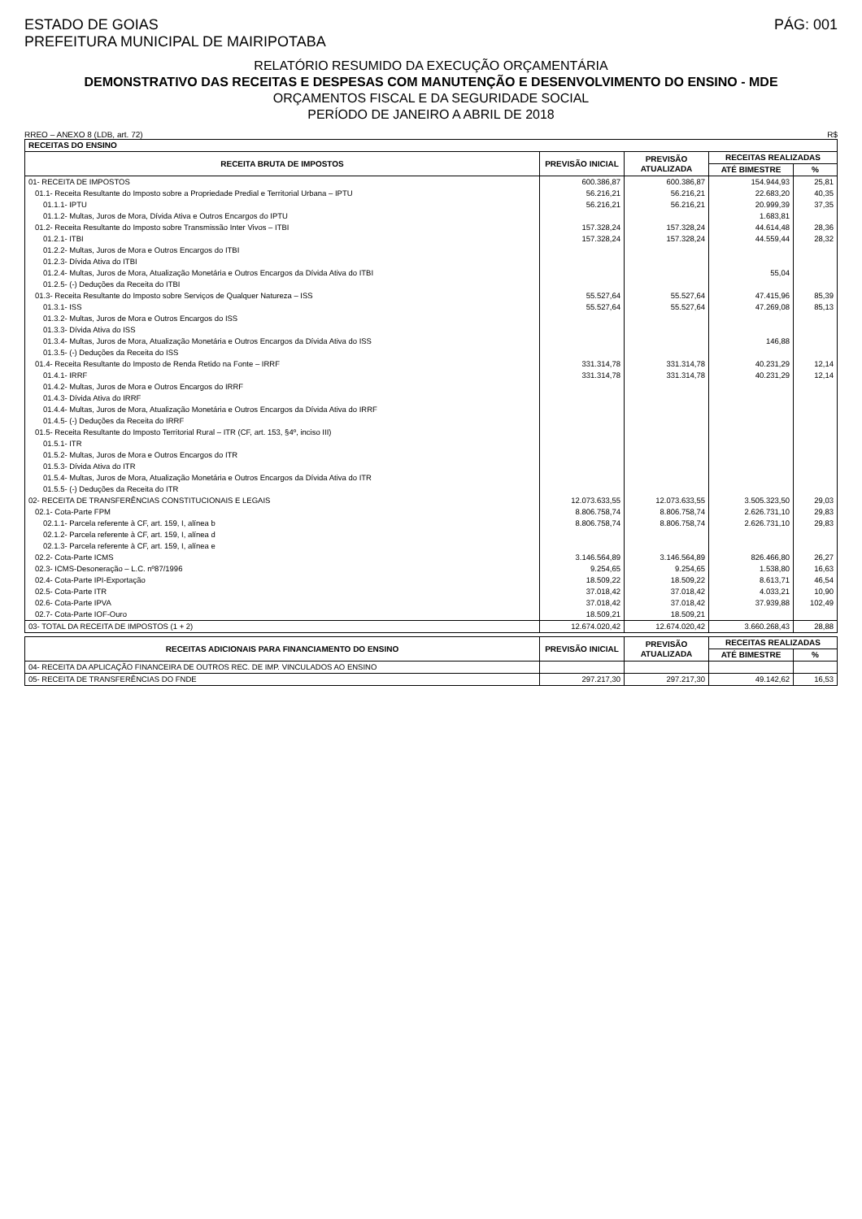ESTADO DE GOIAS
PREFEITURA MUNICIPAL DE MAIRIPOTABA
PÁG: 001
RELATÓRIO RESUMIDO DA EXECUÇÃO ORÇAMENTÁRIA
DEMONSTRATIVO DAS RECEITAS E DESPESAS COM MANUTENÇÃO E DESENVOLVIMENTO DO ENSINO - MDE
ORÇAMENTOS FISCAL E DA SEGURIDADE SOCIAL
PERÍODO DE JANEIRO A ABRIL DE 2018
RREO – ANEXO 8 (LDB, art. 72) R$
| RECEITAS DO ENSINO | | | | |
| --- | --- | --- | --- | --- |
| RECEITA BRUTA DE IMPOSTOS | PREVISÃO INICIAL | PREVISÃO ATUALIZADA | RECEITAS REALIZADAS | |
| | | | ATÉ BIMESTRE | % |
| 01- RECEITA DE IMPOSTOS | 600.386,87 | 600.386,87 | 154.944,93 | 25,81 |
| 01.1- Receita Resultante do Imposto sobre a Propriedade Predial e Territorial Urbana – IPTU | 56.216,21 | 56.216,21 | 22.683,20 | 40,35 |
| 01.1.1- IPTU | 56.216,21 | 56.216,21 | 20.999,39 | 37,35 |
| 01.1.2- Multas, Juros de Mora, Dívida Ativa e Outros Encargos do IPTU | | | 1.683,81 | |
| 01.2- Receita Resultante do Imposto sobre Transmissão Inter Vivos – ITBI | 157.328,24 | 157.328,24 | 44.614,48 | 28,36 |
| 01.2.1- ITBI | 157.328,24 | 157.328,24 | 44.559,44 | 28,32 |
| 01.2.2- Multas, Juros de Mora e Outros Encargos do ITBI | | | | |
| 01.2.3- Dívida Ativa do ITBI | | | | |
| 01.2.4- Multas, Juros de Mora, Atualização Monetária e Outros Encargos da Dívida Ativa do ITBI | | | 55,04 | |
| 01.2.5- (-) Deduções da Receita do ITBI | | | | |
| 01.3- Receita Resultante do Imposto sobre Serviços de Qualquer Natureza – ISS | 55.527,64 | 55.527,64 | 47.415,96 | 85,39 |
| 01.3.1- ISS | 55.527,64 | 55.527,64 | 47.269,08 | 85,13 |
| 01.3.2- Multas, Juros de Mora e Outros Encargos do ISS | | | | |
| 01.3.3- Dívida Ativa do ISS | | | | |
| 01.3.4- Multas, Juros de Mora, Atualização Monetária e Outros Encargos da Dívida Ativa do ISS | | | 146,88 | |
| 01.3.5- (-) Deduções da Receita do ISS | | | | |
| 01.4- Receita Resultante do Imposto de Renda Retido na Fonte – IRRF | 331.314,78 | 331.314,78 | 40.231,29 | 12,14 |
| 01.4.1- IRRF | 331.314,78 | 331.314,78 | 40.231,29 | 12,14 |
| 01.4.2- Multas, Juros de Mora e Outros Encargos do IRRF | | | | |
| 01.4.3- Dívida Ativa do IRRF | | | | |
| 01.4.4- Multas, Juros de Mora, Atualização Monetária e Outros Encargos da Dívida Ativa do IRRF | | | | |
| 01.4.5- (-) Deduções da Receita do IRRF | | | | |
| 01.5- Receita Resultante do Imposto Territorial Rural – ITR (CF, art. 153, §4º, inciso III) | | | | |
| 01.5.1- ITR | | | | |
| 01.5.2- Multas, Juros de Mora e Outros Encargos do ITR | | | | |
| 01.5.3- Dívida Ativa do ITR | | | | |
| 01.5.4- Multas, Juros de Mora, Atualização Monetária e Outros Encargos da Dívida Ativa do ITR | | | | |
| 01.5.5- (-) Deduções da Receita do ITR | | | | |
| 02- RECEITA DE TRANSFERÊNCIAS CONSTITUCIONAIS E LEGAIS | 12.073.633,55 | 12.073.633,55 | 3.505.323,50 | 29,03 |
| 02.1- Cota-Parte FPM | 8.806.758,74 | 8.806.758,74 | 2.626.731,10 | 29,83 |
| 02.1.1- Parcela referente à CF, art. 159, I, alínea b | 8.806.758,74 | 8.806.758,74 | 2.626.731,10 | 29,83 |
| 02.1.2- Parcela referente à CF, art. 159, I, alínea d | | | | |
| 02.1.3- Parcela referente à CF, art. 159, I, alínea e | | | | |
| 02.2- Cota-Parte ICMS | 3.146.564,89 | 3.146.564,89 | 826.466,80 | 26,27 |
| 02.3- ICMS-Desoneração – L.C. nº87/1996 | 9.254,65 | 9.254,65 | 1.538,80 | 16,63 |
| 02.4- Cota-Parte IPI-Exportação | 18.509,22 | 18.509,22 | 8.613,71 | 46,54 |
| 02.5- Cota-Parte ITR | 37.018,42 | 37.018,42 | 4.033,21 | 10,90 |
| 02.6- Cota-Parte IPVA | 37.018,42 | 37.018,42 | 37.939,88 | 102,49 |
| 02.7- Cota-Parte IOF-Ouro | 18.509,21 | 18.509,21 | | |
| 03- TOTAL DA RECEITA DE IMPOSTOS (1 + 2) | 12.674.020,42 | 12.674.020,42 | 3.660.268,43 | 28,88 |
| RECEITAS ADICIONAIS PARA FINANCIAMENTO DO ENSINO | PREVISÃO INICIAL | PREVISÃO ATUALIZADA | RECEITAS REALIZADAS | |
| --- | --- | --- | --- | --- |
| | | | ATÉ BIMESTRE | % |
| 04- RECEITA DA APLICAÇÃO FINANCEIRA DE OUTROS REC. DE IMP. VINCULADOS AO ENSINO | | | | |
| 05- RECEITA DE TRANSFERÊNCIAS DO FNDE | 297.217,30 | 297.217,30 | 49.142,62 | 16,53 |